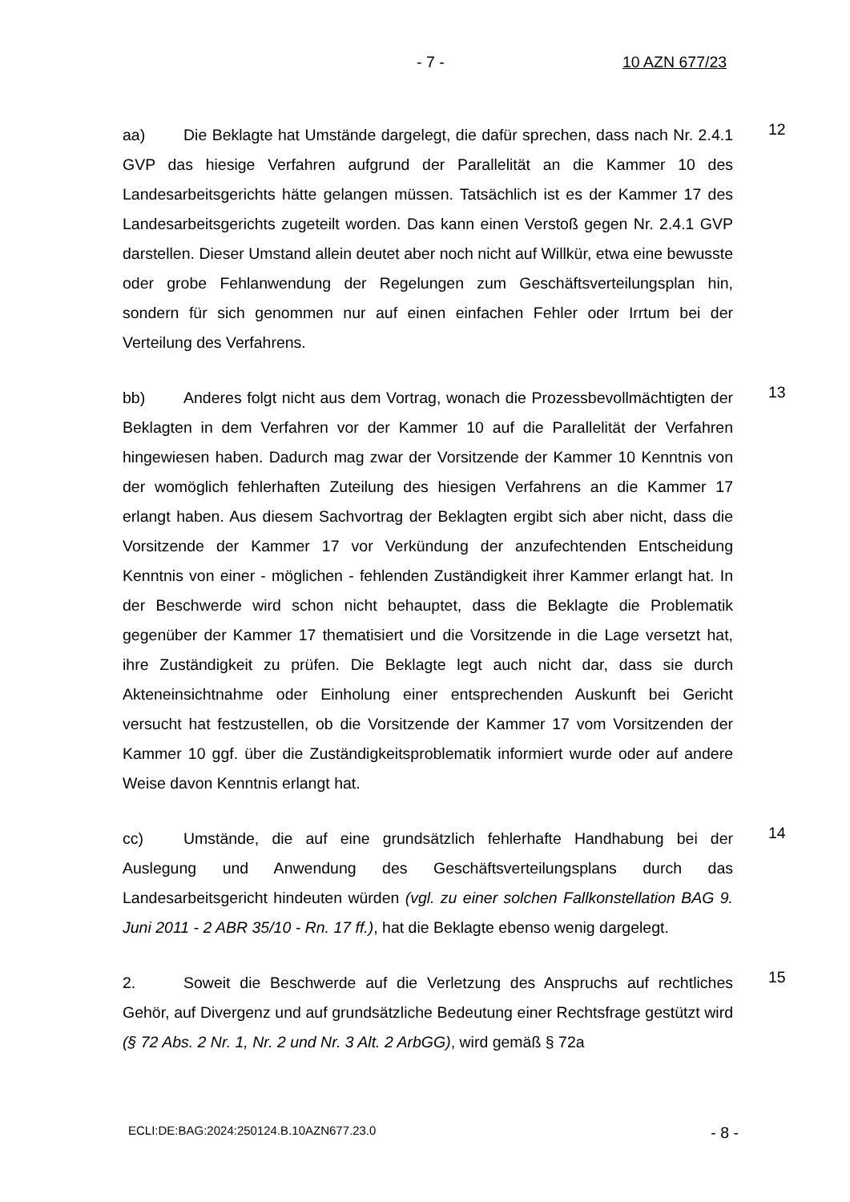- 7 - 10 AZN 677/23
aa) Die Beklagte hat Umstände dargelegt, die dafür sprechen, dass nach Nr. 2.4.1 GVP das hiesige Verfahren aufgrund der Parallelität an die Kammer 10 des Landesarbeitsgerichts hätte gelangen müssen. Tatsächlich ist es der Kammer 17 des Landesarbeitsgerichts zugeteilt worden. Das kann einen Verstoß gegen Nr. 2.4.1 GVP darstellen. Dieser Umstand allein deutet aber noch nicht auf Willkür, etwa eine bewusste oder grobe Fehlanwendung der Regelungen zum Geschäftsverteilungsplan hin, sondern für sich genommen nur auf einen einfachen Fehler oder Irrtum bei der Verteilung des Verfahrens.
12
bb) Anderes folgt nicht aus dem Vortrag, wonach die Prozessbevollmächtigten der Beklagten in dem Verfahren vor der Kammer 10 auf die Parallelität der Verfahren hingewiesen haben. Dadurch mag zwar der Vorsitzende der Kammer 10 Kenntnis von der womöglich fehlerhaften Zuteilung des hiesigen Verfahrens an die Kammer 17 erlangt haben. Aus diesem Sachvortrag der Beklagten ergibt sich aber nicht, dass die Vorsitzende der Kammer 17 vor Verkündung der anzufechtenden Entscheidung Kenntnis von einer - möglichen - fehlenden Zuständigkeit ihrer Kammer erlangt hat. In der Beschwerde wird schon nicht behauptet, dass die Beklagte die Problematik gegenüber der Kammer 17 thematisiert und die Vorsitzende in die Lage versetzt hat, ihre Zuständigkeit zu prüfen. Die Beklagte legt auch nicht dar, dass sie durch Akteneinsichtnahme oder Einholung einer entsprechenden Auskunft bei Gericht versucht hat festzustellen, ob die Vorsitzende der Kammer 17 vom Vorsitzenden der Kammer 10 ggf. über die Zuständigkeitsproblematik informiert wurde oder auf andere Weise davon Kenntnis erlangt hat.
13
cc) Umstände, die auf eine grundsätzlich fehlerhafte Handhabung bei der Auslegung und Anwendung des Geschäftsverteilungsplans durch das Landesarbeitsgericht hindeuten würden (vgl. zu einer solchen Fallkonstellation BAG 9. Juni 2011 - 2 ABR 35/10 - Rn. 17 ff.), hat die Beklagte ebenso wenig dargelegt.
14
2. Soweit die Beschwerde auf die Verletzung des Anspruchs auf rechtliches Gehör, auf Divergenz und auf grundsätzliche Bedeutung einer Rechtsfrage gestützt wird (§ 72 Abs. 2 Nr. 1, Nr. 2 und Nr. 3 Alt. 2 ArbGG), wird gemäß § 72a
15
ECLI:DE:BAG:2024:250124.B.10AZN677.23.0 - 8 -